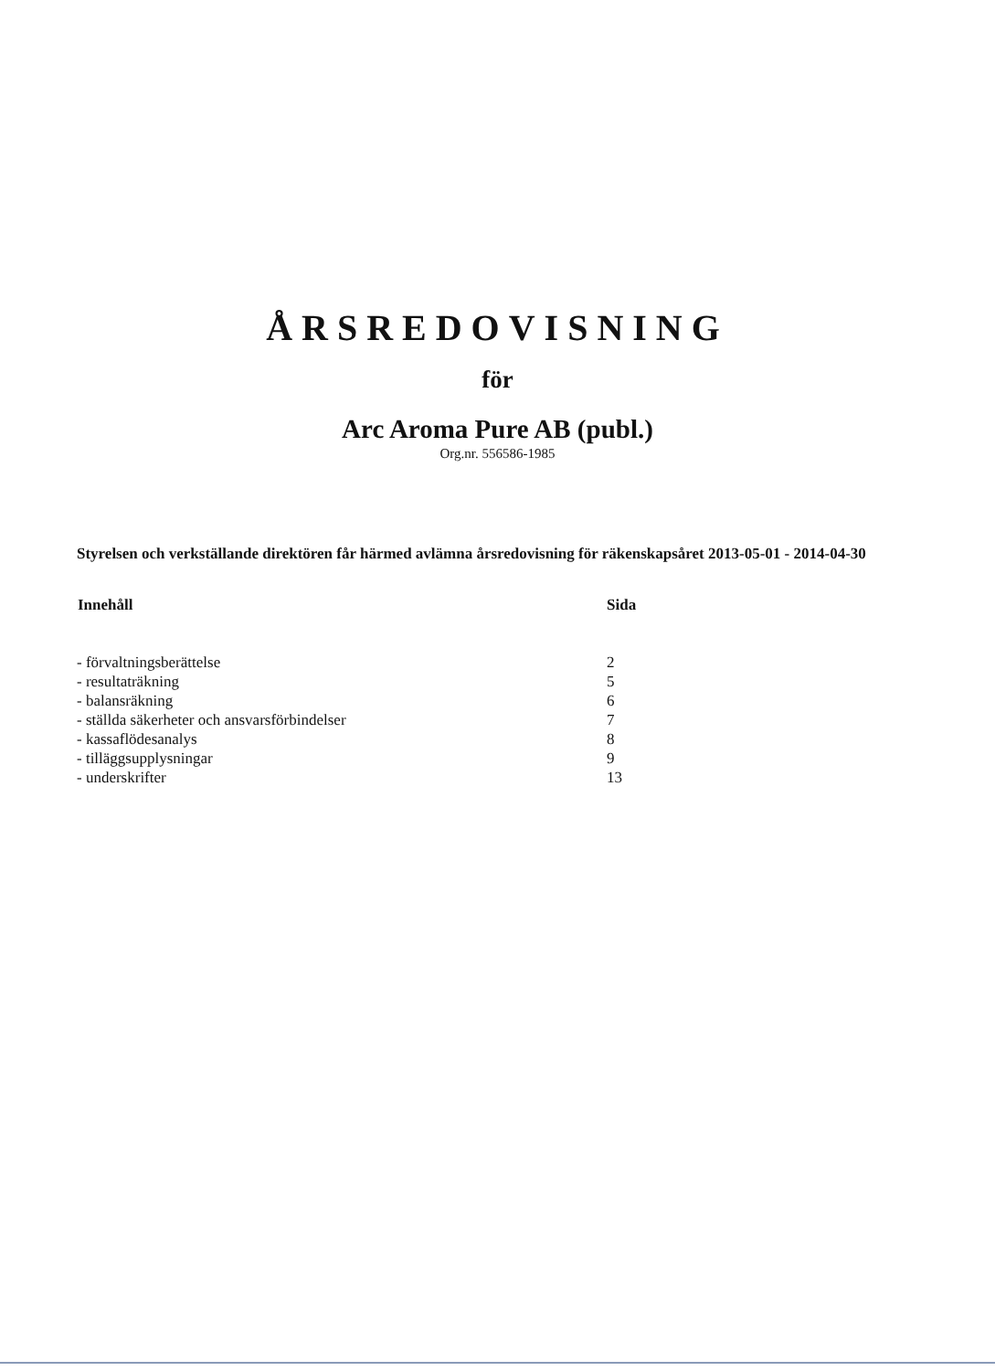ÅRSREDOVISNING
för
Arc Aroma Pure AB (publ.)
Org.nr. 556586-1985
Styrelsen och verkställande direktören får härmed avlämna årsredovisning för räkenskapsåret 2013-05-01 - 2014-04-30
| Innehåll | Sida |
| --- | --- |
| - förvaltningsberättelse | 2 |
| - resultaträkning | 5 |
| - balansräkning | 6 |
| - ställda säkerheter och ansvarsförbindelser | 7 |
| - kassaflödesanalys | 8 |
| - tilläggsupplysningar | 9 |
| - underskrifter | 13 |